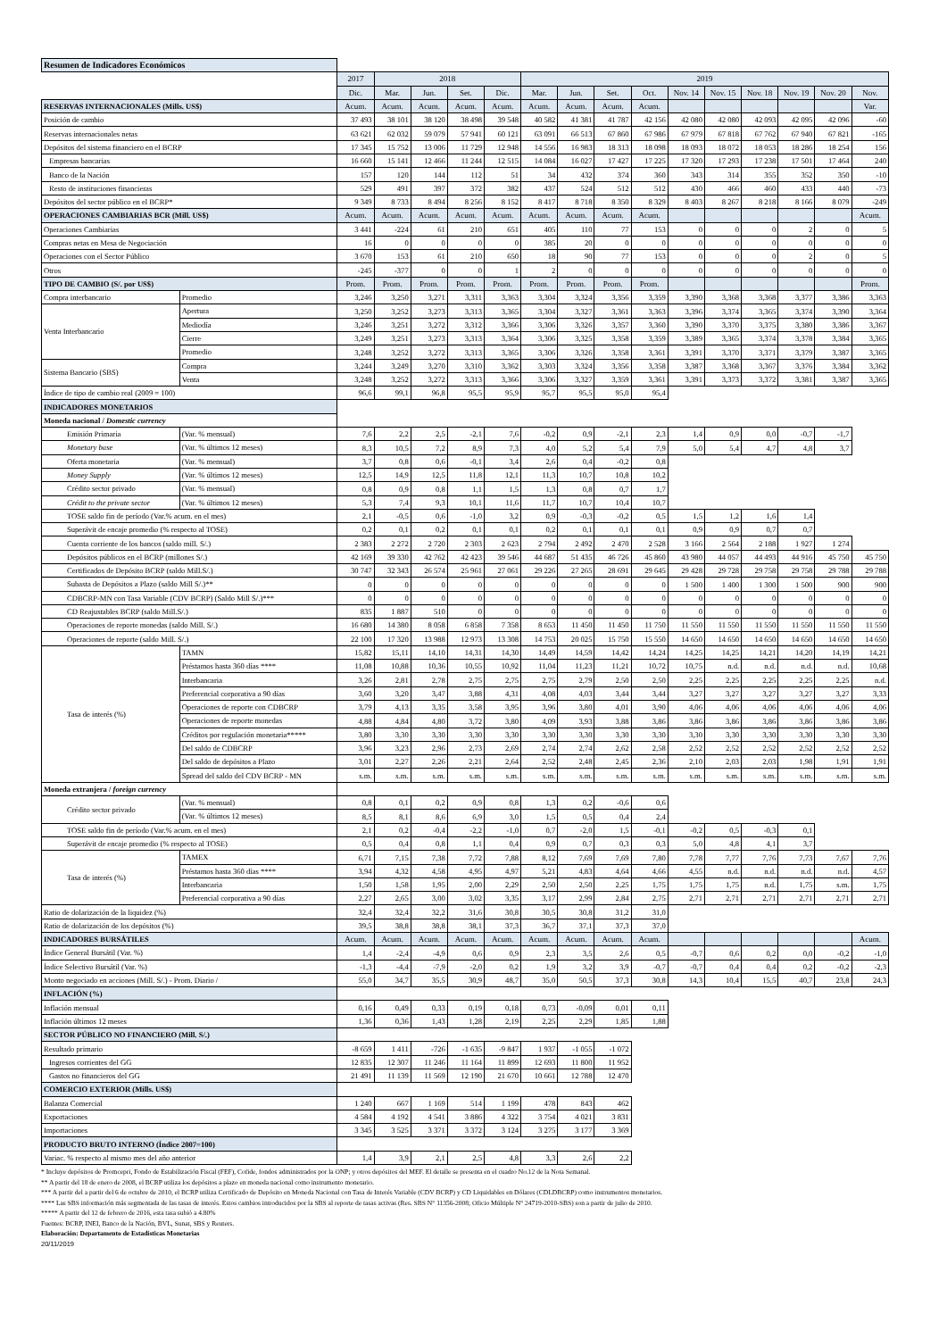| Resumen de Indicadores Económicos | | | | | | | | | | | | | | | | |
| | | 2017 | 2018 | | | | 2019 | | | | | | | | | |
| | | Dic. | Mar. | Jun. | Set. | Dic. | Mar. | Jun. | Set. | Oct. | Nov. 14 | Nov. 15 | Nov. 18 | Nov. 19 | Nov. 20 | Nov. |
| RESERVAS INTERNACIONALES (Mills. US$) | | Acum. | Acum. | Acum. | Acum. | Acum. | Acum. | Acum. | Acum. | Acum. | | | | | | Var. |
| Posición de cambio | | 37 493 | 38 101 | 38 120 | 38 498 | 39 548 | 40 582 | 41 381 | 41 787 | 42 156 | 42 080 | 42 080 | 42 093 | 42 095 | 42 096 | -60 |
| Reservas internacionales netas | | 63 621 | 62 032 | 59 079 | 57 941 | 60 121 | 63 091 | 66 513 | 67 860 | 67 986 | 67 979 | 67 818 | 67 762 | 67 940 | 67 821 | -165 |
| Depósitos del sistema financiero en el BCRP | | 17 345 | 15 752 | 13 006 | 11 729 | 12 948 | 14 556 | 16 983 | 18 313 | 18 098 | 18 093 | 18 072 | 18 053 | 18 286 | 18 254 | 156 |
| Empresas bancarias | | 16 660 | 15 141 | 12 466 | 11 244 | 12 515 | 14 084 | 16 027 | 17 427 | 17 225 | 17 320 | 17 293 | 17 238 | 17 501 | 17 464 | 240 |
| Banco de la Nación | | 157 | 120 | 144 | 112 | 51 | 34 | 432 | 374 | 360 | 343 | 314 | 355 | 352 | 350 | -10 |
| Resto de instituciones financieras | | 529 | 491 | 397 | 372 | 382 | 437 | 524 | 512 | 512 | 430 | 466 | 460 | 433 | 440 | -73 |
| Depósitos del sector público en el BCRP* | | 9 349 | 8 733 | 8 494 | 8 256 | 8 152 | 8 417 | 8 718 | 8 350 | 8 329 | 8 403 | 8 267 | 8 218 | 8 166 | 8 079 | -249 |
| OPERACIONES CAMBIARIAS BCR (Mill. US$) | | Acum. | Acum. | Acum. | Acum. | Acum. | Acum. | Acum. | Acum. | Acum. | | | | | | Acum. |
| Operaciones Cambiarias | | 3 441 | -224 | 61 | 210 | 651 | 405 | 110 | 77 | 153 | 0 | 0 | 0 | 2 | 0 | 5 |
| Compras netas en Mesa de Negociación | | 16 | 0 | 0 | 0 | 0 | 385 | 20 | 0 | 0 | 0 | 0 | 0 | 0 | 0 | 0 |
| Operaciones con el Sector Público | | 3 670 | 153 | 61 | 210 | 650 | 18 | 90 | 77 | 153 | 0 | 0 | 0 | 2 | 0 | 5 |
| Otros | | -245 | -377 | 0 | 0 | 1 | 2 | 0 | 0 | 0 | 0 | 0 | 0 | 0 | 0 | 0 |
| TIPO DE CAMBIO (S/. por US$) | | Prom. | Prom. | Prom. | Prom. | Prom. | Prom. | Prom. | Prom. | Prom. | | | | | | Prom. |
| Compra interbancario | Promedio | 3,246 | 3,250 | 3,271 | 3,311 | 3,363 | 3,304 | 3,324 | 3,356 | 3,359 | 3,390 | 3,368 | 3,368 | 3,377 | 3,386 | 3,363 |
| Venta Interbancario | Apertura | 3,250 | 3,252 | 3,273 | 3,313 | 3,365 | 3,304 | 3,327 | 3,361 | 3,363 | 3,396 | 3,374 | 3,365 | 3,374 | 3,390 | 3,364 |
| | Mediodía | 3,246 | 3,251 | 3,272 | 3,312 | 3,366 | 3,306 | 3,326 | 3,357 | 3,360 | 3,390 | 3,370 | 3,375 | 3,380 | 3,386 | 3,367 |
| | Cierre | 3,249 | 3,251 | 3,273 | 3,313 | 3,364 | 3,306 | 3,325 | 3,358 | 3,359 | 3,389 | 3,365 | 3,374 | 3,378 | 3,384 | 3,365 |
| | Promedio | 3,248 | 3,252 | 3,272 | 3,313 | 3,365 | 3,306 | 3,326 | 3,358 | 3,361 | 3,391 | 3,370 | 3,371 | 3,379 | 3,387 | 3,365 |
| Sistema Bancario (SBS) | Compra | 3,244 | 3,249 | 3,270 | 3,310 | 3,362 | 3,303 | 3,324 | 3,356 | 3,358 | 3,387 | 3,368 | 3,367 | 3,376 | 3,384 | 3,362 |
| | Venta | 3,248 | 3,252 | 3,272 | 3,313 | 3,366 | 3,306 | 3,327 | 3,359 | 3,361 | 3,391 | 3,373 | 3,372 | 3,381 | 3,387 | 3,365 |
| Índice de tipo de cambio real (2009 = 100) | | 96,6 | 99,1 | 96,8 | 95,5 | 95,9 | 95,7 | 95,5 | 95,0 | 95,4 | | | | | | |
| INDICADORES MONETARIOS | | | | | | | | | | | | | | | | |
| Moneda nacional / Domestic currency | | | | | | | | | | | | | | | | |
| Emisión Primaria | (Var. % mensual) | 7,6 | 2,2 | 2,5 | -2,1 | 7,6 | -0,2 | 0,9 | -2,1 | 2,3 | 1,4 | 0,9 | 0,0 | -0,7 | -1,7 | |
| Monetary base | (Var. % últimos 12 meses) | 8,3 | 10,5 | 7,2 | 8,9 | 7,3 | 4,0 | 5,2 | 5,4 | 7,9 | 5,0 | 5,4 | 4,7 | 4,8 | 3,7 | |
| Oferta monetaria | (Var. % mensual) | 3,7 | 0,8 | 0,6 | -0,1 | 3,4 | 2,6 | 0,4 | -0,2 | 0,8 | | | | | | |
| Money Supply | (Var. % últimos 12 meses) | 12,5 | 14,9 | 12,5 | 11,8 | 12,1 | 11,3 | 10,7 | 10,8 | 10,2 | | | | | | |
| Crédito sector privado | (Var. % mensual) | 0,8 | 0,9 | 0,8 | 1,1 | 1,5 | 1,3 | 0,8 | 0,7 | 1,7 | | | | | | |
| Crédit to the private sector | (Var. % últimos 12 meses) | 5,3 | 7,4 | 9,3 | 10,1 | 11,6 | 11,7 | 10,7 | 10,4 | 10,7 | | | | | | |
| TOSE saldo fin de período (Var.% acum. en el mes) | | 2,1 | -0,5 | 0,6 | -1,0 | 3,2 | 0,9 | -0,3 | -0,2 | 0,5 | 1,5 | 1,2 | 1,6 | 1,4 | | |
| Superávit de encaje promedio (% respecto al TOSE) | | 0,2 | 0,1 | 0,2 | 0,1 | 0,1 | 0,2 | 0,1 | 0,1 | 0,1 | 0,9 | 0,9 | 0,7 | 0,7 | | |
| Cuenta corriente de los bancos (saldo mill. S/.) | | 2 383 | 2 272 | 2 720 | 2 303 | 2 623 | 2 794 | 2 492 | 2 470 | 2 528 | 3 166 | 2 564 | 2 188 | 1 927 | 1 274 | |
| Depósitos públicos en el BCRP (millones S/.) | | 42 169 | 39 330 | 42 762 | 42 423 | 39 546 | 44 687 | 51 435 | 46 726 | 45 860 | 43 980 | 44 057 | 44 493 | 44 916 | 45 750 | 45 750 |
| Certificados de Depósito BCRP (saldo Mill.S/.) | | 30 747 | 32 343 | 26 574 | 25 961 | 27 061 | 29 226 | 27 265 | 28 691 | 29 645 | 29 428 | 29 728 | 29 758 | 29 758 | 29 788 | 29 788 |
| Subasta de Depósitos a Plazo (saldo Mill S/.)** | | 0 | 0 | 0 | 0 | 0 | 0 | 0 | 0 | 0 | 1 500 | 1 400 | 1 300 | 1 500 | 900 | 900 |
| CDBCRP-MN con Tasa Variable (CDV BCRP) (Saldo Mill S/.)*** | | 0 | 0 | 0 | 0 | 0 | 0 | 0 | 0 | 0 | 0 | 0 | 0 | 0 | 0 | 0 |
| CD Reajustables BCRP (saldo Mill.S/.) | | 835 | 1 887 | 510 | 0 | 0 | 0 | 0 | 0 | 0 | 0 | 0 | 0 | 0 | 0 | 0 |
| Operaciones de reporte monedas (saldo Mill. S/.) | | 16 680 | 14 380 | 8 058 | 6 858 | 7 358 | 8 653 | 11 450 | 11 450 | 11 750 | 11 550 | 11 550 | 11 550 | 11 550 | 11 550 | 11 550 |
| Operaciones de reporte (saldo Mill. S/.) | | 22 100 | 17 320 | 13 988 | 12 973 | 13 308 | 14 753 | 20 025 | 15 750 | 15 550 | 14 650 | 14 650 | 14 650 | 14 650 | 14 650 | 14 650 |
| Tasa de interés (%) | TAMN | 15,82 | 15,11 | 14,10 | 14,31 | 14,30 | 14,49 | 14,59 | 14,42 | 14,24 | 14,25 | 14,25 | 14,21 | 14,20 | 14,19 | 14,21 |
| | Préstamos hasta 360 días **** | 11,08 | 10,88 | 10,36 | 10,55 | 10,92 | 11,04 | 11,23 | 11,21 | 10,72 | 10,75 | n.d. | n.d. | n.d. | n.d. | 10,68 |
| | Interbancaria | 3,26 | 2,81 | 2,78 | 2,75 | 2,75 | 2,75 | 2,79 | 2,50 | 2,50 | 2,25 | 2,25 | 2,25 | 2,25 | 2,25 | n.d. |
| | Preferencial corporativa a 90 días | 3,60 | 3,20 | 3,47 | 3,88 | 4,31 | 4,08 | 4,03 | 3,44 | 3,44 | 3,27 | 3,27 | 3,27 | 3,27 | 3,27 | 3,33 |
| | Operaciones de reporte con CDBCRP | 3,79 | 4,13 | 3,35 | 3,58 | 3,95 | 3,96 | 3,80 | 4,01 | 3,90 | 4,06 | 4,06 | 4,06 | 4,06 | 4,06 | 4,06 |
| | Operaciones de reporte monedas | 4,88 | 4,84 | 4,80 | 3,72 | 3,80 | 4,09 | 3,93 | 3,88 | 3,86 | 3,86 | 3,86 | 3,86 | 3,86 | 3,86 | 3,86 |
| | Créditos por regulación monetaria***** | 3,80 | 3,30 | 3,30 | 3,30 | 3,30 | 3,30 | 3,30 | 3,30 | 3,30 | 3,30 | 3,30 | 3,30 | 3,30 | 3,30 | 3,30 |
| | Del saldo de CDBCRP | 3,96 | 3,23 | 2,96 | 2,73 | 2,69 | 2,74 | 2,74 | 2,62 | 2,58 | 2,52 | 2,52 | 2,52 | 2,52 | 2,52 | 2,52 |
| | Del saldo de depósitos a Plazo | 3,01 | 2,27 | 2,26 | 2,21 | 2,64 | 2,52 | 2,48 | 2,45 | 2,36 | 2,10 | 2,03 | 2,03 | 1,98 | 1,91 | 1,91 |
| | Spread del saldo del CDV BCRP - MN | s.m. | s.m. | s.m. | s.m. | s.m. | s.m. | s.m. | s.m. | s.m. | s.m. | s.m. | s.m. | s.m. | s.m. | s.m. |
| Moneda extranjera / foreign currency | | | | | | | | | | | | | | | | |
| Crédito sector privado | (Var. % mensual) | 0,8 | 0,1 | 0,2 | 0,9 | 0,8 | 1,3 | 0,2 | -0,6 | 0,6 | | | | | | |
| | (Var. % últimos 12 meses) | 8,5 | 8,1 | 8,6 | 6,9 | 3,0 | 1,5 | 0,5 | 0,4 | 2,4 | | | | | | |
| TOSE saldo fin de período (Var.% acum. en el mes) | | 2,1 | 0,2 | -0,4 | -2,2 | -1,0 | 0,7 | -2,0 | 1,5 | -0,1 | -0,2 | 0,5 | -0,3 | 0,1 | | |
| Superávit de encaje promedio (% respecto al TOSE) | | 0,5 | 0,4 | 0,8 | 1,1 | 0,4 | 0,9 | 0,7 | 0,3 | 0,3 | 5,0 | 4,8 | 4,1 | 3,7 | | |
| Tasa de interés (%) | TAMEX | 6,71 | 7,15 | 7,38 | 7,72 | 7,88 | 8,12 | 7,69 | 7,69 | 7,80 | 7,78 | 7,77 | 7,76 | 7,73 | 7,67 | 7,76 |
| | Préstamos hasta 360 días **** | 3,94 | 4,32 | 4,58 | 4,95 | 4,97 | 5,21 | 4,83 | 4,64 | 4,66 | 4,55 | n.d. | n.d. | n.d. | n.d. | 4,57 |
| | Interbancaria | 1,50 | 1,58 | 1,95 | 2,00 | 2,29 | 2,50 | 2,50 | 2,25 | 1,75 | 1,75 | 1,75 | n.d. | 1,75 | s.m. | 1,75 |
| | Preferencial corporativa a 90 días | 2,27 | 2,65 | 3,00 | 3,02 | 3,35 | 3,17 | 2,99 | 2,84 | 2,75 | 2,71 | 2,71 | 2,71 | 2,71 | 2,71 | 2,71 |
| Ratio de dolarización de la liquidez (%) | | 32,4 | 32,4 | 32,2 | 31,6 | 30,8 | 30,5 | 30,8 | 31,2 | 31,0 | | | | | | |
| Ratio de dolarización de los depósitos (%) | | 39,5 | 38,8 | 38,8 | 38,1 | 37,3 | 36,7 | 37,1 | 37,3 | 37,0 | | | | | | |
| INDICADORES BURSÁTILES | | Acum. | Acum. | Acum. | Acum. | Acum. | Acum. | Acum. | Acum. | Acum. | | | | | | Acum. |
| Índice General Bursátil (Var. %) | | 1,4 | -2,4 | -4,9 | 0,6 | 0,9 | 2,3 | 3,5 | 2,6 | 0,5 | -0,7 | 0,6 | 0,2 | 0,0 | -0,2 | -1,0 |
| Índice Selectivo Bursátil (Var. %) | | -1,3 | -4,4 | -7,9 | -2,0 | 0,2 | 1,9 | 3,2 | 3,9 | -0,7 | -0,7 | 0,4 | 0,4 | 0,2 | -0,2 | -2,3 |
| Monto negociado en acciones (Mill. S/.) - Prom. Diario / | | 55,0 | 34,7 | 35,5 | 30,9 | 48,7 | 35,0 | 50,5 | 37,3 | 30,8 | 14,3 | 10,4 | 15,5 | 40,7 | 23,8 | 24,3 |
| INFLACIÓN (%) | | | | | | | | | | | | | | | | |
| Inflación mensual | | 0,16 | 0,49 | 0,33 | 0,19 | 0,18 | 0,73 | -0,09 | 0,01 | 0,11 | | | | | | |
| Inflación últimos 12 meses | | 1,36 | 0,36 | 1,43 | 1,28 | 2,19 | 2,25 | 2,29 | 1,85 | 1,88 | | | | | | |
| SECTOR PÚBLICO NO FINANCIERO (Mill. S/.) | | | | | | | | | | | | | | | | |
| Resultado primario | | -8 659 | 1 411 | -726 | -1 635 | -9 847 | 1 937 | -1 055 | -1 072 | | | | | | | |
| Ingresos corrientes del GG | | 12 835 | 12 307 | 11 246 | 11 164 | 11 899 | 12 693 | 11 800 | 11 952 | | | | | | | |
| Gastos no financieros del GG | | 21 491 | 11 139 | 11 569 | 12 190 | 21 670 | 10 661 | 12 788 | 12 470 | | | | | | | |
| COMERCIO EXTERIOR (Mills. US$) | | | | | | | | | | | | | | | | |
| Balanza Comercial | | 1 240 | 667 | 1 169 | 514 | 1 199 | 478 | 843 | 462 | | | | | | | |
| Exportaciones | | 4 584 | 4 192 | 4 541 | 3 886 | 4 322 | 3 754 | 4 021 | 3 831 | | | | | | | |
| Importaciones | | 3 345 | 3 525 | 3 371 | 3 372 | 3 124 | 3 275 | 3 177 | 3 369 | | | | | | | |
| PRODUCTO BRUTO INTERNO (Índice 2007=100) | | | | | | | | | | | | | | | | |
| Variac. % respecto al mismo mes del año anterior | | 1,4 | 3,9 | 2,1 | 2,5 | 4,8 | 3,3 | 2,6 | 2,2 | | | | | | | |
* Incluye depósitos de Promcepri, Fondo de Estabilización Fiscal (FEF), Cofide, fondos administrados por la ONP; y otros depósitos del MEF. El detalle se presenta en el cuadro No.12 de la Nota Semanal.
** A partir del 18 de enero de 2008, el BCRP utiliza los depósitos a plazo en moneda nacional como instrumento monetario.
*** A partir del a partir del 6 de octubre de 2010, el BCRP utiliza Certificado de Depósito en Moneda Nacional con Tasa de Interés Variable (CDV BCRP) y CD Liquidables en Dólares (CDLDBCRP) como instrumentos monetarios.
**** Las SBS información más segmentada de las tasas de interés. Estos cambios introducidos por la SBS al reporte de tasas activas (Res. SBS N° 11356-2008; Oficio Múltiple N° 24719-2010-SBS) son a partir de julio de 2010.
***** A partir del 12 de febrero de 2016, esta tasa subió a 4.80%
Fuentes: BCRP, INEI, Banco de la Nación, BVL, Sunat, SBS y Reuters.
Elaboración: Departamento de Estadísticas Monetarias
20/11/2019